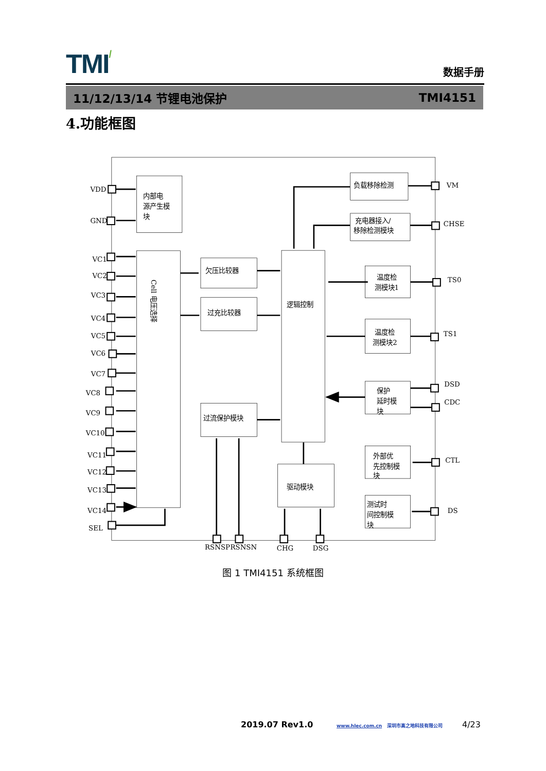TMI/
数据手册
11/12/13/14 节锂电池保护 TMI4151
4.功能框图
VDD
GND
VC1
VC2
VC3
VC4
VC5
VC6
VC7
VC8
VC9
VC10
VC11
VC12
VC13
VC14
SEL
内部电
源产生模
块
Cell 电压选择
欠压比较器
过充比较器
过流保护模块
逻辑控制
驱动模块
负载移除检测
VM
充电器接入/
移除检测模块
CHSE
温度检
测模块1
TS0
温度检
测模块2
TS1
保护
延时模
块
DSD
CDC
外部优
先控制模
块
CTL
测试时
间控制模
块
DS
RSNSP
RSNSN
CHG
DSG
图 1 TMI4151 系统框图
2019.07 Rev1.0 www.hlec.com.cn 深圳市高之地科技有限公司 4/23